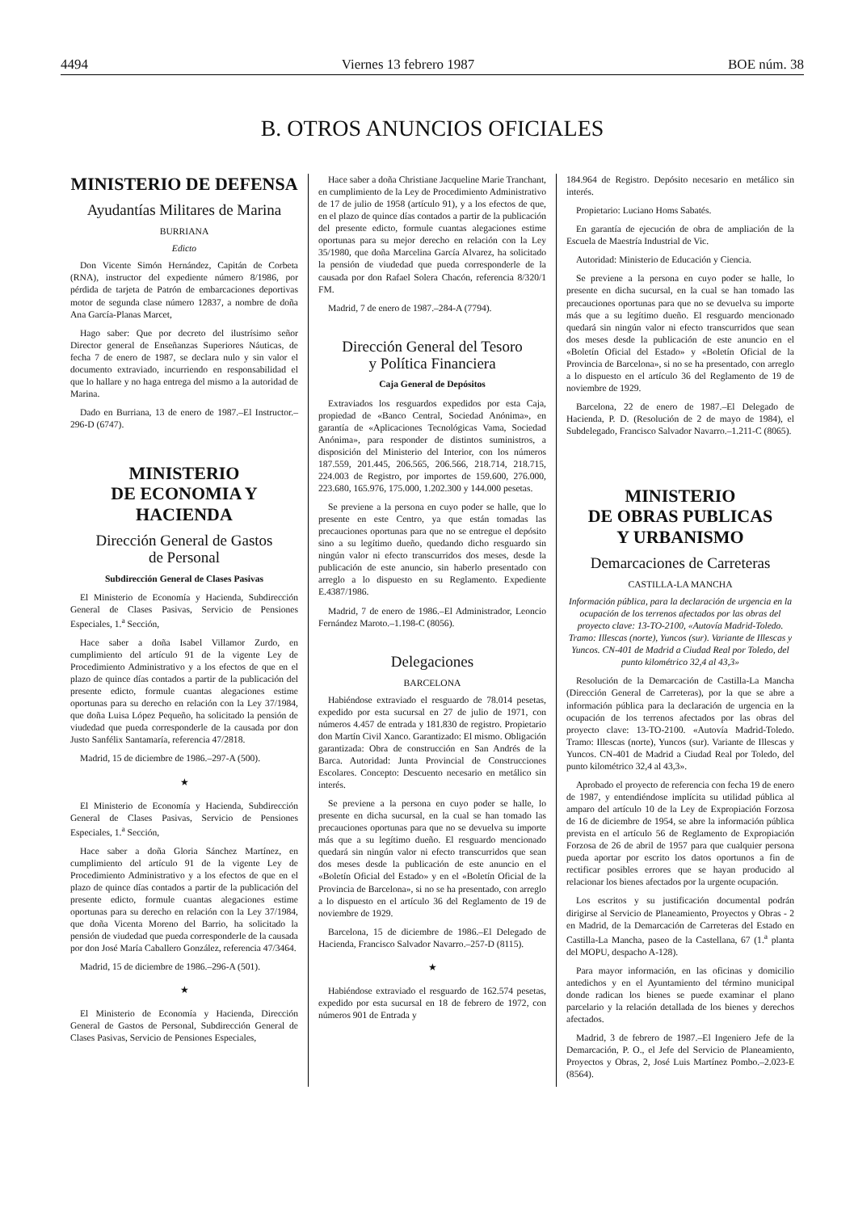4494 Viernes 13 febrero 1987 BOE núm. 38
B. OTROS ANUNCIOS OFICIALES
MINISTERIO DE DEFENSA
Ayudantías Militares de Marina
BURRIANA
Edicto
Don Vicente Simón Hernández, Capitán de Corbeta (RNA), instructor del expediente número 8/1986, por pérdida de tarjeta de Patrón de embarcaciones deportivas motor de segunda clase número 12837, a nombre de doña Ana García-Planas Marcet,
Hago saber: Que por decreto del ilustrísimo señor Director general de Enseñanzas Superiores Náuticas, de fecha 7 de enero de 1987, se declara nulo y sin valor el documento extraviado, incurriendo en responsabilidad el que lo hallare y no haga entrega del mismo a la autoridad de Marina.
Dado en Burriana, 13 de enero de 1987.–El Instructor.–296-D (6747).
MINISTERIO
DE ECONOMIA Y HACIENDA
Dirección General de Gastos
de Personal
Subdirección General de Clases Pasivas
El Ministerio de Economía y Hacienda, Subdirección General de Clases Pasivas, Servicio de Pensiones Especiales, 1.<sup>a</sup> Sección,
Hace saber a doña Isabel Villamor Zurdo, en cumplimiento del artículo 91 de la vigente Ley de Procedimiento Administrativo y a los efectos de que en el plazo de quince días contados a partir de la publicación del presente edicto, formule cuantas alegaciones estime oportunas para su derecho en relación con la Ley 37/1984, que doña Luisa López Pequeño, ha solicitado la pensión de viudedad que pueda corresponderle de la causada por don Justo Sanfélix Santamaría, referencia 47/2818.
Madrid, 15 de diciembre de 1986.–297-A (500).
★
El Ministerio de Economía y Hacienda, Subdirección General de Clases Pasivas, Servicio de Pensiones Especiales, 1.<sup>a</sup> Sección,
Hace saber a doña Gloria Sánchez Martínez, en cumplimiento del artículo 91 de la vigente Ley de Procedimiento Administrativo y a los efectos de que en el plazo de quince días contados a partir de la publicación del presente edicto, formule cuantas alegaciones estime oportunas para su derecho en relación con la Ley 37/1984, que doña Vicenta Moreno del Barrio, ha solicitado la pensión de viudedad que pueda corresponderle de la causada por don José María Caballero González, referencia 47/3464.
Madrid, 15 de diciembre de 1986.–296-A (501).
★
El Ministerio de Economía y Hacienda, Dirección General de Gastos de Personal, Subdirección General de Clases Pasivas, Servicio de Pensiones Especiales,
Hace saber a doña Christiane Jacqueline Marie Tranchant, en cumplimiento de la Ley de Procedimiento Administrativo de 17 de julio de 1958 (artículo 91), y a los efectos de que, en el plazo de quince días contados a partir de la publicación del presente edicto, formule cuantas alegaciones estime oportunas para su mejor derecho en relación con la Ley 35/1980, que doña Marcelina García Alvarez, ha solicitado la pensión de viudedad que pueda corresponderle de la causada por don Rafael Solera Chacón, referencia 8/320/1 FM.
Madrid, 7 de enero de 1987.–284-A (7794).
Dirección General del Tesoro
y Política Financiera
Caja General de Depósitos
Extraviados los resguardos expedidos por esta Caja, propiedad de «Banco Central, Sociedad Anónima», en garantía de «Aplicaciones Tecnológicas Vama, Sociedad Anónima», para responder de distintos suministros, a disposición del Ministerio del Interior, con los números 187.559, 201.445, 206.565, 206.566, 218.714, 218.715, 224.003 de Registro, por importes de 159.600, 276.000, 223.680, 165.976, 175.000, 1.202.300 y 144.000 pesetas.
Se previene a la persona en cuyo poder se halle, que lo presente en este Centro, ya que están tomadas las precauciones oportunas para que no se entregue el depósito sino a su legítimo dueño, quedando dicho resguardo sin ningún valor ni efecto transcurridos dos meses, desde la publicación de este anuncio, sin haberlo presentado con arreglo a lo dispuesto en su Reglamento. Expediente E.4387/1986.
Madrid, 7 de enero de 1986.–El Administrador, Leoncio Fernández Maroto.–1.198-C (8056).
Delegaciones
BARCELONA
Habiéndose extraviado el resguardo de 78.014 pesetas, expedido por esta sucursal en 27 de julio de 1971, con números 4.457 de entrada y 181.830 de registro. Propietario don Martín Civil Xanco. Garantizado: El mismo. Obligación garantizada: Obra de construcción en San Andrés de la Barca. Autoridad: Junta Provincial de Construcciones Escolares. Concepto: Descuento necesario en metálico sin interés.
Se previene a la persona en cuyo poder se halle, lo presente en dicha sucursal, en la cual se han tomado las precauciones oportunas para que no se devuelva su importe más que a su legítimo dueño. El resguardo mencionado quedará sin ningún valor ni efecto transcurridos que sean dos meses desde la publicación de este anuncio en el «Boletín Oficial del Estado» y en el «Boletín Oficial de la Provincia de Barcelona», si no se ha presentado, con arreglo a lo dispuesto en el artículo 36 del Reglamento de 19 de noviembre de 1929.
Barcelona, 15 de diciembre de 1986.–El Delegado de Hacienda, Francisco Salvador Navarro.–257-D (8115).
★
Habiéndose extraviado el resguardo de 162.574 pesetas, expedido por esta sucursal en 18 de febrero de 1972, con números 901 de Entrada y
184.964 de Registro. Depósito necesario en metálico sin interés.
Propietario: Luciano Homs Sabatés.
En garantía de ejecución de obra de ampliación de la Escuela de Maestría Industrial de Vic.
Autoridad: Ministerio de Educación y Ciencia.
Se previene a la persona en cuyo poder se halle, lo presente en dicha sucursal, en la cual se han tomado las precauciones oportunas para que no se devuelva su importe más que a su legítimo dueño. El resguardo mencionado quedará sin ningún valor ni efecto transcurridos que sean dos meses desde la publicación de este anuncio en el «Boletín Oficial del Estado» y «Boletín Oficial de la Provincia de Barcelona», si no se ha presentado, con arreglo a lo dispuesto en el artículo 36 del Reglamento de 19 de noviembre de 1929.
Barcelona, 22 de enero de 1987.–El Delegado de Hacienda, P. D. (Resolución de 2 de mayo de 1984), el Subdelegado, Francisco Salvador Navarro.–1.211-C (8065).
MINISTERIO
DE OBRAS PUBLICAS
Y URBANISMO
Demarcaciones de Carreteras
CASTILLA-LA MANCHA
Información pública, para la declaración de urgencia en la ocupación de los terrenos afectados por las obras del proyecto clave: 13-TO-2100, «Autovía Madrid-Toledo. Tramo: Illescas (norte), Yuncos (sur). Variante de Illescas y Yuncos. CN-401 de Madrid a Ciudad Real por Toledo, del punto kilométrico 32,4 al 43,3»
Resolución de la Demarcación de Castilla-La Mancha (Dirección General de Carreteras), por la que se abre a información pública para la declaración de urgencia en la ocupación de los terrenos afectados por las obras del proyecto clave: 13-TO-2100. «Autovía Madrid-Toledo. Tramo: Illescas (norte), Yuncos (sur). Variante de Illescas y Yuncos. CN-401 de Madrid a Ciudad Real por Toledo, del punto kilométrico 32,4 al 43,3».
Aprobado el proyecto de referencia con fecha 19 de enero de 1987, y entendiéndose implícita su utilidad pública al amparo del artículo 10 de la Ley de Expropiación Forzosa de 16 de diciembre de 1954, se abre la información pública prevista en el artículo 56 de Reglamento de Expropiación Forzosa de 26 de abril de 1957 para que cualquier persona pueda aportar por escrito los datos oportunos a fin de rectificar posibles errores que se hayan producido al relacionar los bienes afectados por la urgente ocupación.
Los escritos y su justificación documental podrán dirigirse al Servicio de Planeamiento, Proyectos y Obras - 2 en Madrid, de la Demarcación de Carreteras del Estado en Castilla-La Mancha, paseo de la Castellana, 67 (1.<sup>a</sup> planta del MOPU, despacho A-128).
Para mayor información, en las oficinas y domicilio antedichos y en el Ayuntamiento del término municipal donde radican los bienes se puede examinar el plano parcelario y la relación detallada de los bienes y derechos afectados.
Madrid, 3 de febrero de 1987.–El Ingeniero Jefe de la Demarcación, P. O., el Jefe del Servicio de Planeamiento, Proyectos y Obras, 2, José Luis Martínez Pombo.–2.023-E (8564).